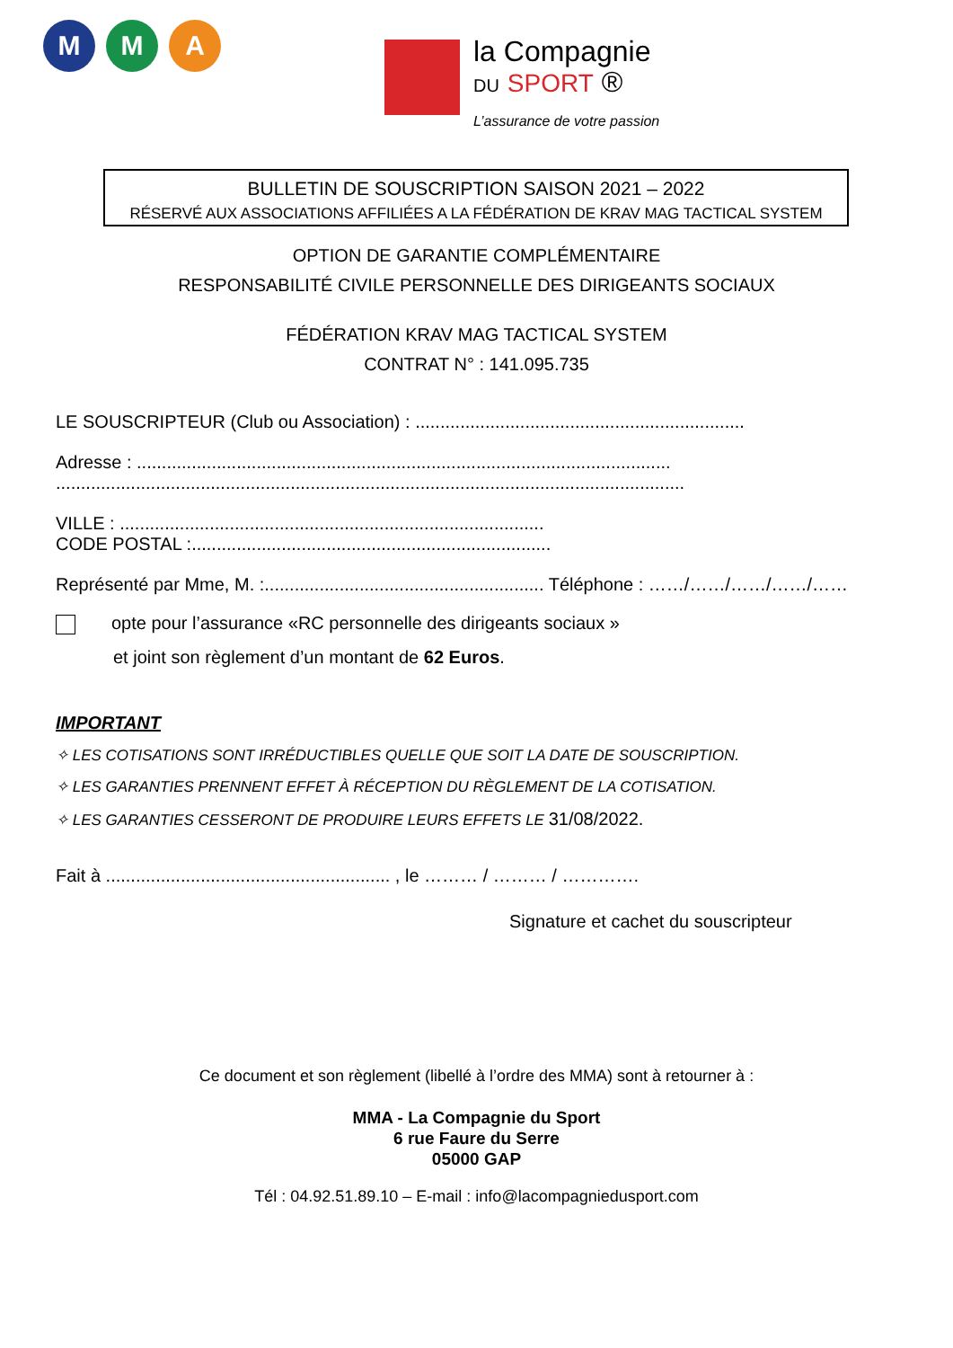M M A
la Compagnie
DU SPORT ®
L’assurance de votre passion
BULLETIN DE SOUSCRIPTION SAISON 2021 – 2022
RÉSERVÉ AUX ASSOCIATIONS AFFILIÉES A LA FÉDÉRATION DE KRAV MAG TACTICAL SYSTEM
OPTION DE GARANTIE COMPLÉMENTAIRE
RESPONSABILITÉ CIVILE PERSONNELLE DES DIRIGEANTS SOCIAUX
FÉDÉRATION KRAV MAG TACTICAL SYSTEM
CONTRAT N° : 141.095.735
LE SOUSCRIPTEUR (Club ou Association) : ..................................................................
Adresse : ...........................................................................................................
..............................................................................................................................
VILLE : .....................................................................................
CODE POSTAL :........................................................................
Représenté par Mme, M. :........................................................ Téléphone : ……/……/……/……/……
opte pour l’assurance «RC personnelle des dirigeants sociaux »
et joint son règlement d’un montant de 62 Euros.
IMPORTANT
✧ LES COTISATIONS SONT IRRÉDUCTIBLES QUELLE QUE SOIT LA DATE DE SOUSCRIPTION.
✧ LES GARANTIES PRENNENT EFFET À RÉCEPTION DU RÈGLEMENT DE LA COTISATION.
✧ LES GARANTIES CESSERONT DE PRODUIRE LEURS EFFETS LE 31/08/2022.
Fait à ......................................................... , le ……… / ……… / ………….
Signature et cachet du souscripteur
Ce document et son règlement (libellé à l’ordre des MMA) sont à retourner à :
MMA - La Compagnie du Sport
6 rue Faure du Serre
05000 GAP
Tél : 04.92.51.89.10 – E-mail : info@lacompagniedusport.com